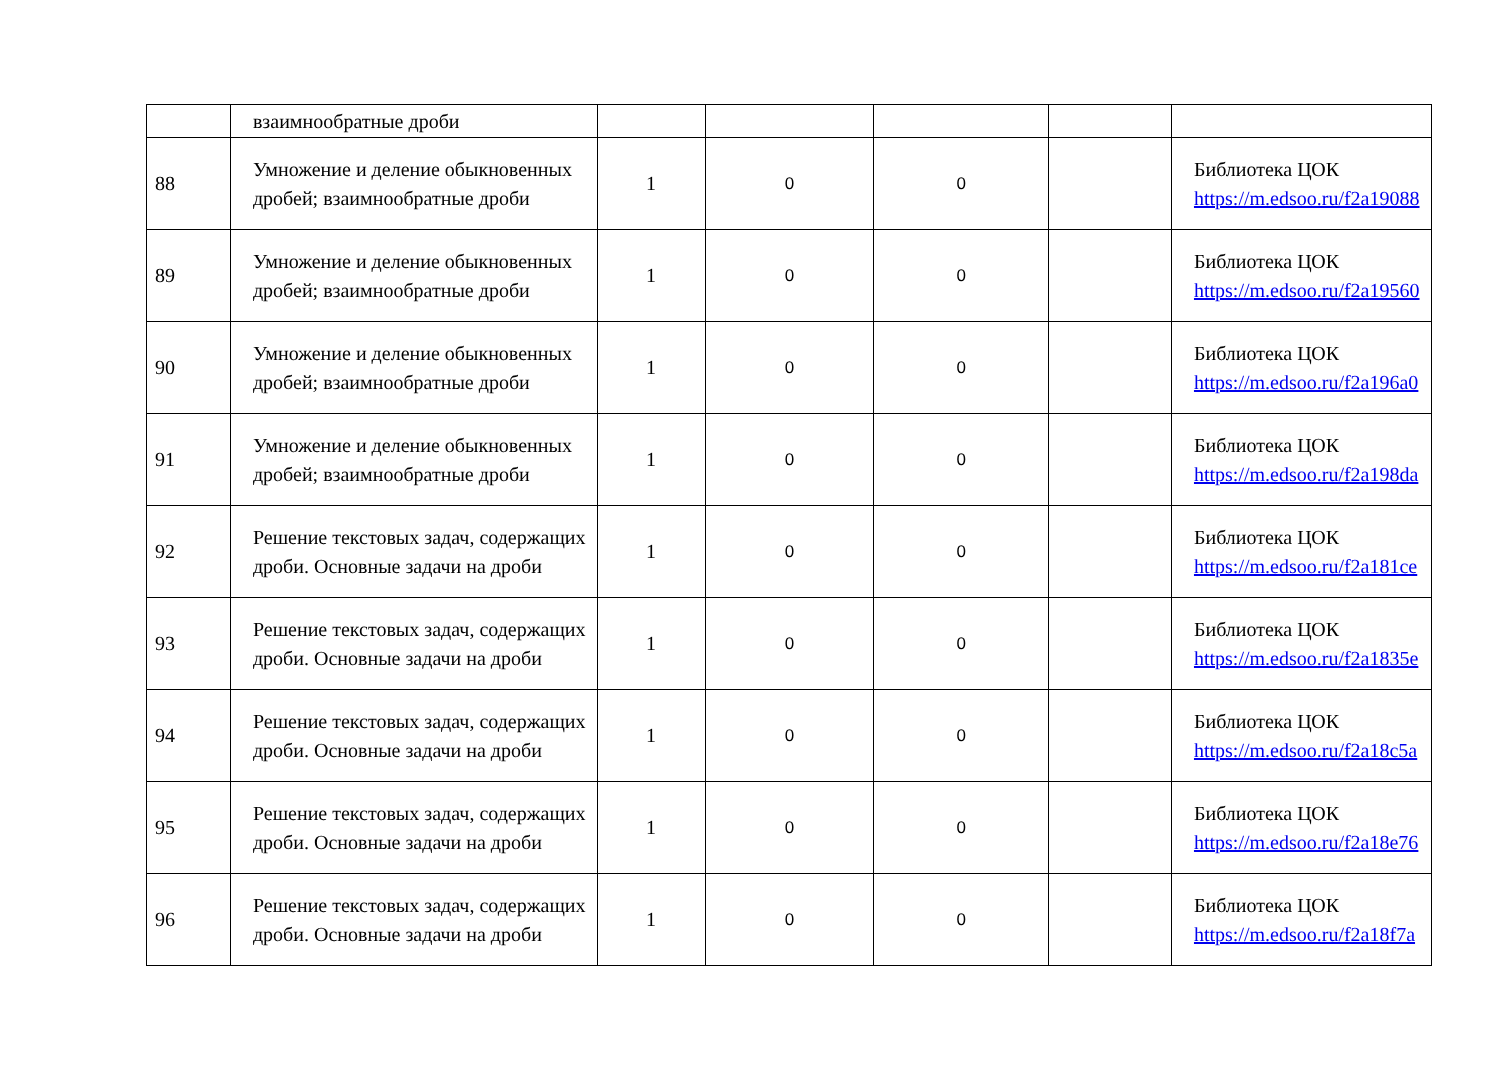| | взаимнообратные дроби | | | | | |
| 88 | Умножение и деление обыкновенных дробей; взаимнообратные дроби | 1 | 0 | 0 | | Библиотека ЦОК https://m.edsoo.ru/f2a19088 |
| 89 | Умножение и деление обыкновенных дробей; взаимнообратные дроби | 1 | 0 | 0 | | Библиотека ЦОК https://m.edsoo.ru/f2a19560 |
| 90 | Умножение и деление обыкновенных дробей; взаимнообратные дроби | 1 | 0 | 0 | | Библиотека ЦОК https://m.edsoo.ru/f2a196a0 |
| 91 | Умножение и деление обыкновенных дробей; взаимнообратные дроби | 1 | 0 | 0 | | Библиотека ЦОК https://m.edsoo.ru/f2a198da |
| 92 | Решение текстовых задач, содержащих дроби. Основные задачи на дроби | 1 | 0 | 0 | | Библиотека ЦОК https://m.edsoo.ru/f2a181ce |
| 93 | Решение текстовых задач, содержащих дроби. Основные задачи на дроби | 1 | 0 | 0 | | Библиотека ЦОК https://m.edsoo.ru/f2a1835e |
| 94 | Решение текстовых задач, содержащих дроби. Основные задачи на дроби | 1 | 0 | 0 | | Библиотека ЦОК https://m.edsoo.ru/f2a18c5a |
| 95 | Решение текстовых задач, содержащих дроби. Основные задачи на дроби | 1 | 0 | 0 | | Библиотека ЦОК https://m.edsoo.ru/f2a18e76 |
| 96 | Решение текстовых задач, содержащих дроби. Основные задачи на дроби | 1 | 0 | 0 | | Библиотека ЦОК https://m.edsoo.ru/f2a18f7a |